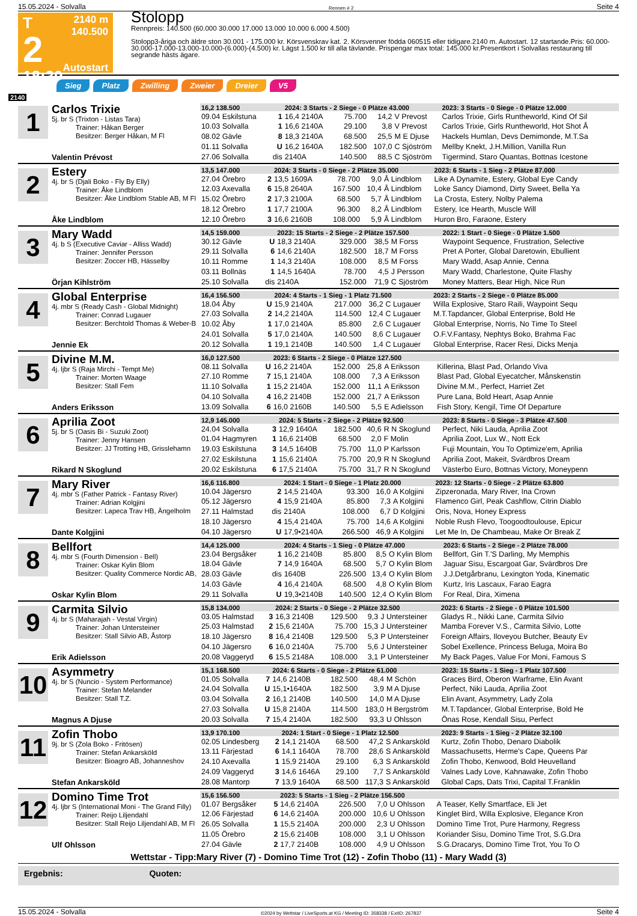15.05.2024 - Solvalla Rennen # 2 Seite 4
T
2
18:39
2140 m
140.500
Autostart
Stolopp
Rennpreis: 140.500 (60.000 30.000 17.000 13.000 10.000 6.000 4.500)
Stolopp3-åriga och äldre ston 30.001 - 175.000 kr. Körsvenskrav kat. 2. Körsvenner födda 060515 eller tidigare.2140 m. Autostart. 12 startande.Pris: 60.000-30.000-17.000-13.000-10.000-(6.000)-(4.500) kr. Lägst 1.500 kr till alla tävlande. Prispengar max total: 145.000 kr.Presentkort i Solvallas restaurang till segrande hästs ägare.
Sieg Platz Zwilling Zweier Dreier V5
2140
1
Carlos Trixie
5j. br S (Trixton - Listas Tara)
Trainer: Håkan Berger
Besitzer: Berger Håkan, M Fl
Valentin Prévost
| 16,2 138.500 | | 2024: 3 Starts - 2 Siege - 0 Plätze 43.000 | | | | 2023: 3 Starts - 0 Siege - 0 Plätze 12.000 |
| --- | --- | --- | --- | --- | --- | --- |
| 09.04 Eskilstuna | 1 | 16,4 2140A | 75.700 | 14,2 | V Prevost | Carlos Trixie, Girls Runtheworld, Kind Of Sil |
| 10.03 Solvalla | 1 | 16,6 2140A | 29.100 | 3,8 | V Prevost | Carlos Trixie, Girls Runtheworld, Hot Shot Å |
| 08.02 Gävle | 8 | 18,3 2140A | 68.500 | 25,5 | M E Djuse | Hackels Humlan, Devs Demimonde, M.T.Sa |
| 01.11 Solvalla | U | 16,2 1640A | 182.500 | 107,0 | C Sjöström | Mellby Knekt, J.H.Million, Vanilla Run |
| 27.06 Solvalla | dis | 2140A | 140.500 | 88,5 | C Sjöström | Tigermind, Staro Quantas, Bottnas Icestone |
2
Estery
4j. br S (Djali Boko - Fly By Elly)
Trainer: Åke Lindblom
Besitzer: Åke Lindblom Stable AB, M Fl
Åke Lindblom
| 13,5 147.000 | | 2024: 3 Starts - 0 Siege - 2 Plätze 35.000 | | | | 2023: 6 Starts - 1 Sieg - 2 Plätze 87.000 |
| --- | --- | --- | --- | --- | --- | --- |
| 27.04 Örebro | 2 | 13,5 1609A | 78.700 | 9,0 | Å Lindblom | Like A Dynamite, Estery, Global Eye Candy |
| 12.03 Axevalla | 6 | 15,8 2640A | 167.500 | 10,4 | Å Lindblom | Loke Sancy Diamond, Dirty Sweet, Bella Ya |
| 15.02 Örebro | 2 | 17,3 2100A | 68.500 | 5,7 | Å Lindblom | La Crosta, Estery, Nolby Palema |
| 18.12 Örebro | 1 | 17,7 2100A | 96.300 | 8,2 | Å Lindblom | Estery, Ice Hearth, Muscle Will |
| 12.10 Örebro | 3 | 16,6 2160B | 108.000 | 5,9 | Å Lindblom | Huron Bro, Faraone, Estery |
3
Mary Wadd
4j. b S (Executive Caviar - Alliss Wadd)
Trainer: Jennifer Persson
Besitzer: Zoccer HB, Hässelby
Örjan Kihlström
| 14,5 159.000 | | 2023: 15 Starts - 2 Siege - 2 Plätze 157.500 | | | | 2022: 1 Start - 0 Siege - 0 Plätze 1.500 |
| --- | --- | --- | --- | --- | --- | --- |
| 30.12 Gävle | U | 18,3 2140A | 329.000 | 38,5 | M Forss | Waypoint Sequence, Frustration, Selective |
| 29.11 Solvalla | 6 | 14,6 2140A | 182.500 | 18,7 | M Forss | Pret A Porter, Global Daretowin, Ebullient |
| 10.11 Romme | 1 | 14,3 2140A | 108.000 | 8,5 | M Forss | Mary Wadd, Asap Annie, Cenna |
| 03.11 Bollnäs | 1 | 14,5 1640A | 78.700 | 4,5 | J Persson | Mary Wadd, Charlestone, Quite Flashy |
| 25.10 Solvalla | dis | 2140A | 152.000 | 71,9 | C Sjöström | Money Matters, Bear High, Nice Run |
4
Global Enterprise
4j. mbr S (Ready Cash - Global Midnight)
Trainer: Conrad Lugauer
Besitzer: Berchtold Thomas & Weber-B
Jennie Ek
| 16,4 156.500 | | 2024: 4 Starts - 1 Sieg - 1 Platz 71.500 | | | | 2023: 2 Starts - 2 Siege - 0 Plätze 85.000 |
| --- | --- | --- | --- | --- | --- | --- |
| 18.04 Åby | U | 15,9 2140A | 217.000 | 36,2 | C Lugauer | Willa Explosive, Staro Raili, Waypoint Sequ |
| 27.03 Solvalla | 2 | 14,2 2140A | 114.500 | 12,4 | C Lugauer | M.T.Tapdancer, Global Enterprise, Bold He |
| 10.02 Åby | 1 | 17,0 2140A | 85.800 | 2,6 | C Lugauer | Global Enterprise, Norris, No Time To Steel |
| 24.01 Solvalla | 5 | 17,0 2140A | 140.500 | 8,6 | C Lugauer | O.F.V.Fantasy, Nephtys Boko, Brahma Fac |
| 20.12 Solvalla | 1 | 19,1 2140B | 140.500 | 1,4 | C Lugauer | Global Enterprise, Racer Resi, Dicks Menja |
5
Divine M.M.
4j. ljbr S (Raja Mirchi - Tempt Me)
Trainer: Morten Waage
Besitzer: Stall Fem
Anders Eriksson
| 16,0 127.500 | | 2023: 6 Starts - 2 Siege - 0 Plätze 127.500 | | | | |
| --- | --- | --- | --- | --- | --- | --- |
| 08.11 Solvalla | U | 16,2 2140A | 152.000 | 25,8 | A Eriksson | Killerina, Blast Pad, Orlando Viva |
| 27.10 Romme | 7 | 15,1 2140A | 108.000 | 7,3 | A Eriksson | Blast Pad, Global Eyecatcher, Månskenstin |
| 11.10 Solvalla | 1 | 15,2 2140A | 152.000 | 11,1 | A Eriksson | Divine M.M., Perfect, Harriet Zet |
| 04.10 Solvalla | 4 | 16,2 2140B | 152.000 | 21,7 | A Eriksson | Pure Lana, Bold Heart, Asap Annie |
| 13.09 Solvalla | 6 | 16,0 2160B | 140.500 | 5,5 | E Adielsson | Fish Story, Kengil, Time Of Departure |
6
Aprilia Zoot
5j. br S (Oasis Bi - Suzuki Zoot)
Trainer: Jenny Hansen
Besitzer: JJ Trotting HB, Grisslehamn
Rikard N Skoglund
| 12,9 145.000 | | 2024: 5 Starts - 2 Siege - 2 Plätze 92.500 | | | | 2023: 8 Starts - 0 Siege - 3 Plätze 47.500 |
| --- | --- | --- | --- | --- | --- | --- |
| 24.04 Solvalla | 3 | 12,9 1640A | 182.500 | 40,6 | R N Skoglund | Perfect, Niki Lauda, Aprilia Zoot |
| 01.04 Hagmyren | 1 | 16,6 2140B | 68.500 | 2,0 | F Molin | Aprilia Zoot, Lux W., Nott Eck |
| 19.03 Eskilstuna | 3 | 14,5 1640B | 75.700 | 11,0 | P Karlsson | Fuji Mountain, You To Optimize'em, Aprilia |
| 27.02 Eskilstuna | 1 | 15,6 2140A | 75.700 | 20,9 | R N Skoglund | Aprilia Zoot, Makeit, Svärdbros Dream |
| 20.02 Eskilstuna | 6 | 17,5 2140A | 75.700 | 31,7 | R N Skoglund | Västerbo Euro, Bottnas Victory, Moneypenn |
7
Mary River
4j. mbr S (Father Patrick - Fantasy River)
Trainer: Adrian Kolgjini
Besitzer: Lapeca Trav HB, Ängelholm
Dante Kolgjini
| 16,6 116.800 | | 2024: 1 Start - 0 Siege - 1 Platz 20.000 | | | | 2023: 12 Starts - 0 Siege - 2 Plätze 63.800 |
| --- | --- | --- | --- | --- | --- | --- |
| 10.04 Jägersro | 2 | 14,5 2140A | 93.300 | 16,0 | A Kolgjini | Zipzeronada, Mary River, Ina Crown |
| 05.12 Jägersro | 4 | 15,9 2140A | 85.800 | 7,3 | A Kolgjini | Flamenco Girl, Peak Cashflow, Citrin Diablo |
| 27.11 Halmstad | dis | 2140A | 108.000 | 6,7 | D Kolgjini | Oris, Nova, Honey Express |
| 18.10 Jägersro | 4 | 15,4 2140A | 75.700 | 14,6 | A Kolgjini | Noble Rush Flevo, Toogoodtoulouse, Epicur |
| 04.10 Jägersro | U | 17,9•2140A | 266.500 | 46,9 | A Kolgjini | Let Me In, De Chambeau, Make Or Break Z |
8
Bellfort
4j. mbr S (Fourth Dimension - Bell)
Trainer: Oskar Kylin Blom
Besitzer: Quality Commerce Nordic AB,
Oskar Kylin Blom
| 14,4 125.000 | | 2024: 4 Starts - 1 Sieg - 0 Plätze 47.000 | | | | 2023: 6 Starts - 2 Siege - 2 Plätze 78.000 |
| --- | --- | --- | --- | --- | --- | --- |
| 23.04 Bergsåker | 1 | 16,2 2140B | 85.800 | 8,5 | O Kylin Blom | Bellfort, Gin T.'S Darling, My Memphis |
| 18.04 Gävle | 7 | 14,9 1640A | 68.500 | 5,7 | O Kylin Blom | Jaguar Sisu, Escargoat Gar, Svärdbros Dre |
| 28.03 Gävle | dis | 1640B | 226.500 | 13,4 | O Kylin Blom | J.J.Detgårbranu, Lexington Yoda, Kinematic |
| 14.03 Gävle | 4 | 16,4 2140A | 68.500 | 4,8 | O Kylin Blom | Kurtz, Iris Lascaux, Farao Eagra |
| 29.11 Solvalla | U | 19,3•2140B | 140.500 | 12,4 | O Kylin Blom | For Real, Dira, Ximena |
9
Carmita Silvio
4j. br S (Maharajah - Vestal Virgin)
Trainer: Johan Untersteiner
Besitzer: Stall Silvio AB, Åstorp
Erik Adielsson
| 15,8 134.000 | | 2024: 2 Starts - 0 Siege - 2 Plätze 32.500 | | | | 2023: 6 Starts - 2 Siege - 0 Plätze 101.500 |
| --- | --- | --- | --- | --- | --- | --- |
| 03.05 Halmstad | 3 | 16,3 2140B | 129.500 | 9,3 | J Untersteiner | Gladys R., Nikki Lane, Carmita Silvio |
| 25.03 Halmstad | 2 | 15,6 2140A | 75.700 | 15,3 | J Untersteiner | Mamba Forever V.S., Carmita Silvio, Lotte |
| 18.10 Jägersro | 8 | 16,4 2140B | 129.500 | 5,3 | P Untersteiner | Foreign Affairs, Iloveyou Butcher, Beauty Ev |
| 04.10 Jägersro | 6 | 16,0 2140A | 75.700 | 5,6 | J Untersteiner | Sobel Exellence, Princess Beluga, Moira Bo |
| 20.08 Vaggeryd | 6 | 15,5 2148A | 108.000 | 3,1 | P Untersteiner | My Back Pages, Value For Moni, Famous S |
10
Asymmetry
4j. br S (Nuncio - System Performance)
Trainer: Stefan Melander
Besitzer: Stall T.Z.
Magnus A Djuse
| 15,1 168.500 | | 2024: 6 Starts - 0 Siege - 2 Plätze 61.000 | | | | 2023: 15 Starts - 1 Sieg - 1 Platz 107.500 |
| --- | --- | --- | --- | --- | --- | --- |
| 01.05 Solvalla | 7 | 14,6 2140B | 182.500 | 48,4 | M Schön | Graces Bird, Oberon Warframe, Elin Avant |
| 24.04 Solvalla | U | 15,1•1640A | 182.500 | 3,9 | M A Djuse | Perfect, Niki Lauda, Aprilia Zoot |
| 03.04 Solvalla | 2 | 16,1 2140B | 140.500 | 14,0 | M A Djuse | Elin Avant, Asymmetry, Lady Zola |
| 27.03 Solvalla | U | 15,8 2140A | 114.500 | 183,0 | H Bergström | M.T.Tapdancer, Global Enterprise, Bold He |
| 20.03 Solvalla | 7 | 15,4 2140A | 182.500 | 93,3 | U Ohlsson | Önas Rose, Kendall Sisu, Perfect |
11
Zofin Thobo
9j. br S (Zola Boko - Fritösen)
Trainer: Stefan Ankarsköld
Besitzer: Bioagro AB, Johanneshov
Stefan Ankarsköld
| 13,9 170.100 | | 2024: 1 Start - 0 Siege - 1 Platz 12.500 | | | | 2023: 9 Starts - 1 Sieg - 2 Plätze 32.100 |
| --- | --- | --- | --- | --- | --- | --- |
| 02.05 Lindesberg | 2 | 14,1 2140A | 68.500 | 47,2 | S Ankarsköld | Kurtz, Zofin Thobo, Denaro Diabolik |
| 13.11 Färjestad | 6 | 14,1 1640A | 78.700 | 28,6 | S Ankarsköld | Massachusetts, Herme's Cape, Queens Par |
| 24.10 Axevalla | 1 | 15,9 2140A | 29.100 | 6,3 | S Ankarsköld | Zofin Thobo, Kenwood, Bold Heuvelland |
| 24.09 Vaggeryd | 3 | 14,6 1646A | 29.100 | 7,7 | S Ankarsköld | Valnes Lady Love, Kahnawake, Zofin Thobo |
| 28.08 Mantorp | 7 | 13,9 1640A | 68.500 | 117,3 | S Ankarsköld | Global Caps, Dats Trixi, Capital T.Franklin |
12
Domino Time Trot
4j. ljbr S (International Moni - The Grand Filly)
Trainer: Reijo Liljendahl
Besitzer: Stall Reijo Liljendahl AB, M Fl
Ulf Ohlsson
| 15,6 156.500 | | 2023: 5 Starts - 1 Sieg - 2 Plätze 156.500 | | | | |
| --- | --- | --- | --- | --- | --- | --- |
| 01.07 Bergsåker | 5 | 14,6 2140A | 226.500 | 7,0 | U Ohlsson | A Teaser, Kelly Smartface, Eli Jet |
| 12.06 Färjestad | 6 | 14,6 2140A | 200.000 | 10,6 | U Ohlsson | Kinglet Bird, Willa Explosive, Elegance Kron |
| 26.05 Solvalla | 1 | 15,5 2140A | 200.000 | 2,3 | U Ohlsson | Domino Time Trot, Pure Harmony, Regress |
| 11.05 Örebro | 2 | 15,6 2140B | 108.000 | 3,1 | U Ohlsson | Koriander Sisu, Domino Time Trot, S.G.Dra |
| 27.04 Gävle | 2 | 17,7 2140B | 108.000 | 4,9 | U Ohlsson | S.G.Dracarys, Domino Time Trot, You To O |
Wettstar - Tipp:Mary River (7) - Domino Time Trot (12) - Zofin Thobo (11) - Mary Wadd (3)
Ergebnis: Quoten:
15.05.2024 - Solvalla ©2024 by Wettstar / LiveSports.at KG / Meeting ID: 358338 / ExtID: 267837 Seite 4